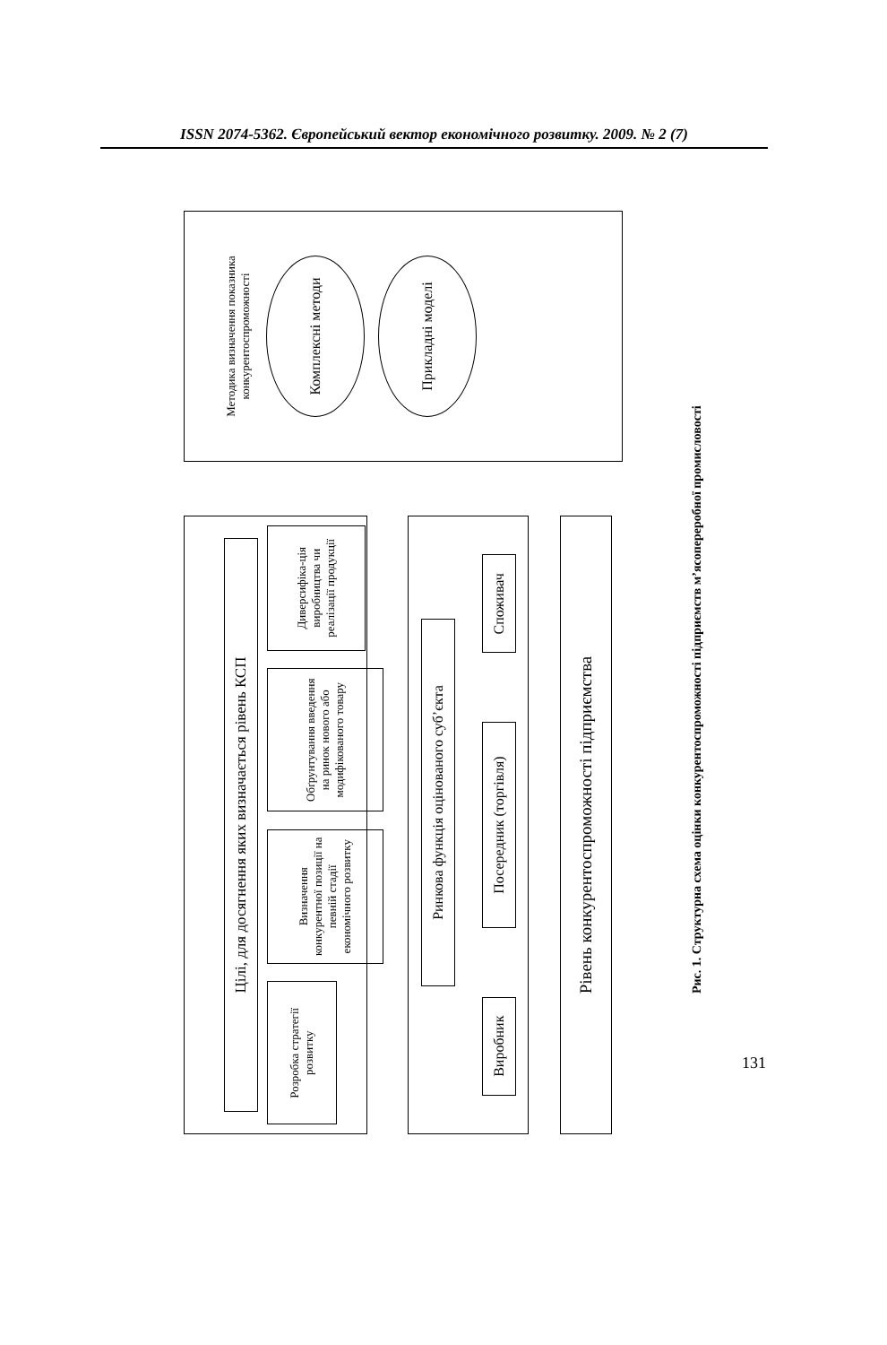ISSN 2074-5362. Європейський вектор економічного розвитку. 2009. № 2 (7)
Цілі, для досягнення яких визначається рівень КСП
Розробка стратегії розвитку
Визначення конкурентної позиції на певній стадії економічного розвитку
Обґрунтування введення на ринок нового або модифікованого товару
Диверсифіка-ція виробництва чи реалізації продукції
Ринкова функція оцінованого суб’єкта
Виробник
Посередник (торгівля)
Споживач
Рівень конкурентоспроможності підприємства
Методика визначення показника конкурентоспроможності
Комплексні методи
Прикладні моделі
Рис. 1. Структурна схема оцінки конкурентоспроможності підприємств м’ясопереробної промисловості
131